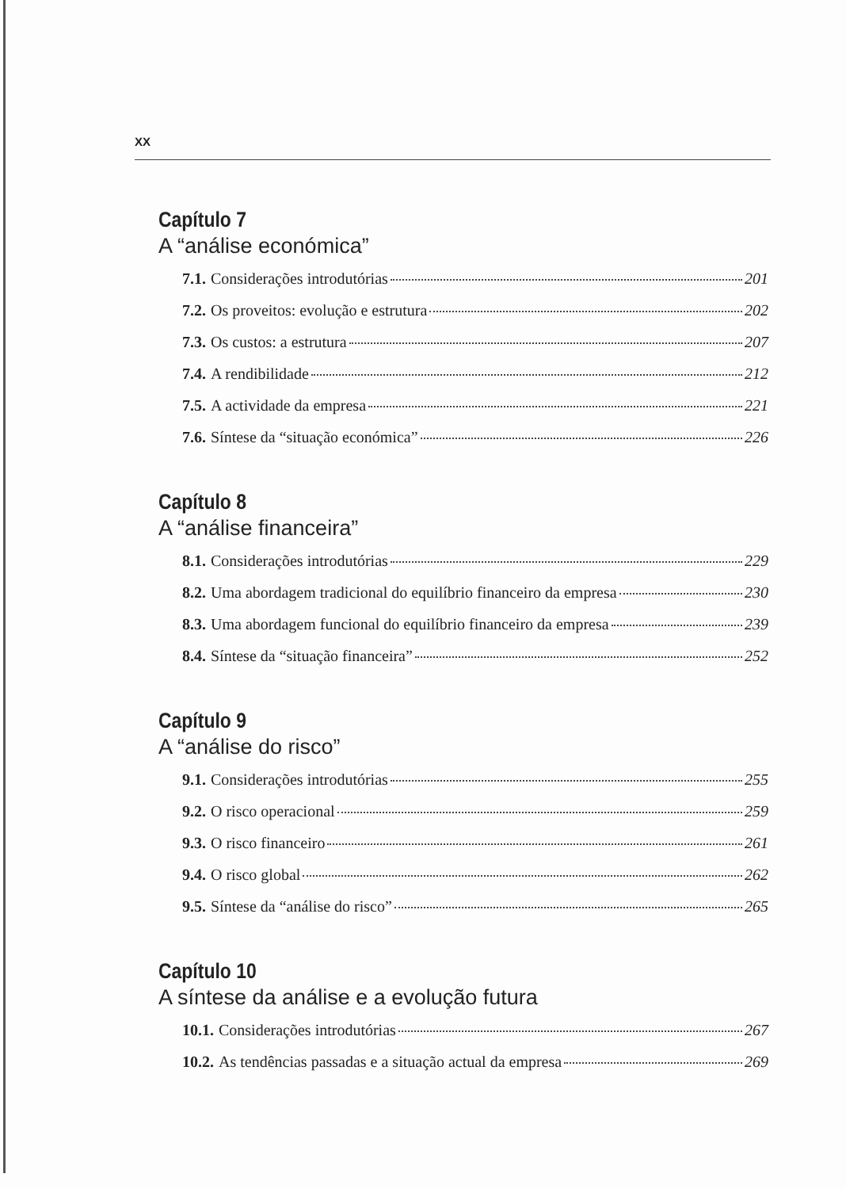XX
Capítulo 7
A “análise económica”
7.1. Considerações introdutórias 201
7.2. Os proveitos: evolução e estrutura 202
7.3. Os custos: a estrutura 207
7.4. A rendibilidade 212
7.5. A actividade da empresa 221
7.6. Síntese da “situação económica” 226
Capítulo 8
A “análise financeira”
8.1. Considerações introdutórias 229
8.2. Uma abordagem tradicional do equilíbrio financeiro da empresa 230
8.3. Uma abordagem funcional do equilíbrio financeiro da empresa 239
8.4. Síntese da “situação financeira” 252
Capítulo 9
A “análise do risco”
9.1. Considerações introdutórias 255
9.2. O risco operacional 259
9.3. O risco financeiro 261
9.4. O risco global 262
9.5. Síntese da “análise do risco” 265
Capítulo 10
A síntese da análise e a evolução futura
10.1. Considerações introdutórias 267
10.2. As tendências passadas e a situação actual da empresa 269